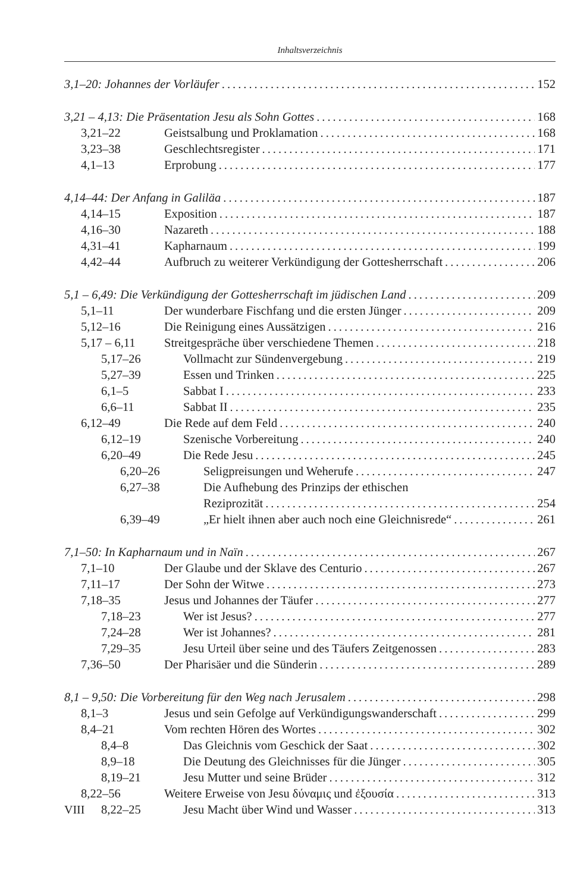Inhaltsverzeichnis
3,1–20: Johannes der Vorläufer 152
3,21 – 4,13: Die Präsentation Jesu als Sohn Gottes 168
3,21–22 Geistsalbung und Proklamation 168
3,23–38 Geschlechtsregister 171
4,1–13 Erprobung 177
4,14–44: Der Anfang in Galiläa 187
4,14–15 Exposition 187
4,16–30 Nazareth 188
4,31–41 Kapharnaum 199
4,42–44 Aufbruch zu weiterer Verkündigung der Gottesherrschaft 206
5,1 – 6,49: Die Verkündigung der Gottesherrschaft im jüdischen Land 209
5,1–11 Der wunderbare Fischfang und die ersten Jünger 209
5,12–16 Die Reinigung eines Aussätzigen 216
5,17 – 6,11 Streitgespräche über verschiedene Themen 218
5,17–26 Vollmacht zur Sündenvergebung 219
5,27–39 Essen und Trinken 225
6,1–5 Sabbat I 233
6,6–11 Sabbat II 235
6,12–49 Die Rede auf dem Feld 240
6,12–19 Szenische Vorbereitung 240
6,20–49 Die Rede Jesu 245
6,20–26 Seligpreisungen und Weherufe 247
6,27–38 Die Aufhebung des Prinzips der ethischen
Reziprozität 254
6,39–49 „Er hielt ihnen aber auch noch eine Gleichnisrede“ 261
7,1–50: In Kapharnaum und in Naïn 267
7,1–10 Der Glaube und der Sklave des Centurio 267
7,11–17 Der Sohn der Witwe 273
7,18–35 Jesus und Johannes der Täufer 277
7,18–23 Wer ist Jesus? 277
7,24–28 Wer ist Johannes? 281
7,29–35 Jesu Urteil über seine und des Täufers Zeitgenossen 283
7,36–50 Der Pharisäer und die Sünderin 289
8,1 – 9,50: Die Vorbereitung für den Weg nach Jerusalem 298
8,1–3 Jesus und sein Gefolge auf Verkündigungswanderschaft 299
8,4–21 Vom rechten Hören des Wortes 302
8,4–8 Das Gleichnis vom Geschick der Saat 302
8,9–18 Die Deutung des Gleichnisses für die Jünger 305
8,19–21 Jesu Mutter und seine Brüder 312
8,22–56 Weitere Erweise von Jesu δύναμις und ἐξουσία 313
8,22–25 Jesu Macht über Wind und Wasser 313
VIII